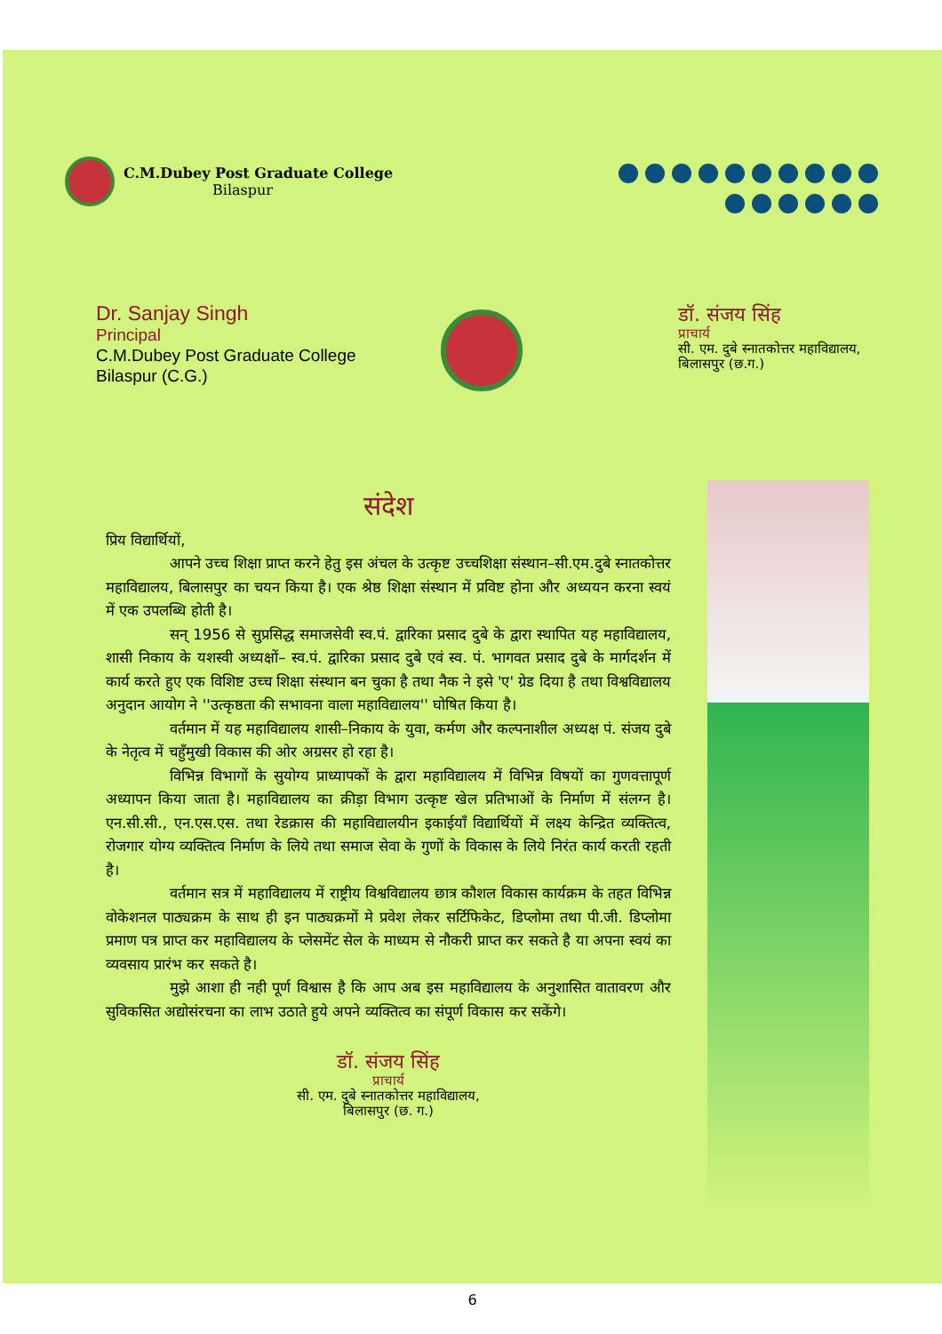C.M.Dubey Post Graduate College
Bilaspur
Dr. Sanjay Singh
Principal
C.M.Dubey Post Graduate College
Bilaspur (C.G.)
डॉ. संजय सिंह
प्राचार्य
सी. एम. दुबे स्नातकोत्तर महाविद्यालय,
बिलासपुर (छ.ग.)
संदेश
प्रिय विद्यार्थियों,
आपने उच्च शिक्षा प्राप्त करने हेतु इस अंचल के उत्कृष्ट उच्चशिक्षा संस्थान–सी.एम.दुबे स्नातकोत्तर महाविद्यालय, बिलासपुर का चयन किया है। एक श्रेष्ठ शिक्षा संस्थान में प्रविष्ट होना और अध्ययन करना स्वयं में एक उपलब्धि होती है।
सन् 1956 से सुप्रसिद्ध समाजसेवी स्व.पं. द्वारिका प्रसाद दुबे के द्वारा स्थापित यह महाविद्यालय, शासी निकाय के यशस्वी अध्यक्षों– स्व.पं. द्वारिका प्रसाद दुबे एवं स्व. पं. भागवत प्रसाद दुबे के मार्गदर्शन में कार्य करते हुए एक विशिष्ट उच्च शिक्षा संस्थान बन चुका है तथा नैक ने इसे 'ए' ग्रेड दिया है तथा विश्वविद्यालय अनुदान आयोग ने ''उत्कृष्ठता की सभावना वाला महाविद्यालय'' घोषित किया है।
वर्तमान में यह महाविद्यालय शासी–निकाय के युवा, कर्मण और कल्पनाशील अध्यक्ष पं. संजय दुबे के नेतृत्व में चहुँमुखी विकास की ओर अग्रसर हो रहा है।
विभिन्न विभागों के सुयोग्य प्राध्यापकों के द्वारा महाविद्यालय में विभिन्न विषयों का गुणवत्तापूर्ण अध्यापन किया जाता है। महाविद्यालय का क्रीड़ा विभाग उत्कृष्ट खेल प्रतिभाओं के निर्माण में संलग्न है। एन.सी.सी., एन.एस.एस. तथा रेडक्रास की महाविद्यालयीन इकाईयाँ विद्यार्थियों में लक्ष्य केन्द्रित व्यक्तित्व, रोजगार योग्य व्यक्तित्व निर्माण के लिये तथा समाज सेवा के गुणों के विकास के लिये निरंत कार्य करती रहती है।
वर्तमान सत्र में महाविद्यालय में राष्ट्रीय विश्वविद्यालय छात्र कौशल विकास कार्यक्रम के तहत विभिन्न वोकेशनल पाठ्यक्रम के साथ ही इन पाठ्यक्रमों मे प्रवेश लेकर सर्टिफिकेट, डिप्लोमा तथा पी.जी. डिप्लोमा प्रमाण पत्र प्राप्त कर महाविद्यालय के प्लेसमेंट सेल के माध्यम से नौकरी प्राप्त कर सकते है या अपना स्वयं का व्यवसाय प्रारंभ कर सकते है।
मुझे आशा ही नही पूर्ण विश्वास है कि आप अब इस महाविद्यालय के अनुशासित वातावरण और सुविकसित अद्योसंरचना का लाभ उठाते हुये अपने व्यक्तित्व का संपूर्ण विकास कर सकेंगे।
डॉ. संजय सिंह
प्राचार्य
सी. एम. दुबे स्नातकोत्तर महाविद्यालय,
बिलासपुर (छ. ग.)
6